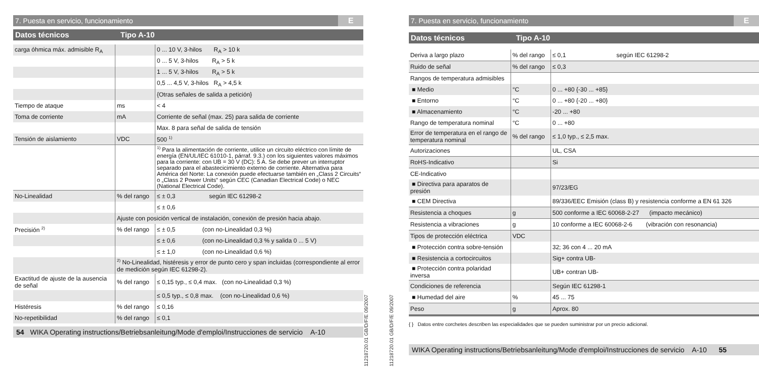7. Puesta en servicio, funcionamiento E
Datos técnicos Tipo A-10
| carga óhmica máx. admisible R<sub>A</sub> | | 0 ... 10 V, 3-hilos R<sub>A</sub> > 10 k |
| | | 0 ... 5 V, 3-hilos R<sub>A</sub> > 5 k |
| | | 1 ... 5 V, 3-hilos R<sub>A</sub> > 5 k |
| | | 0,5 ... 4,5 V, 3-hilos R<sub>A</sub> > 4,5 k |
| | | {Otras señales de salida a petición} |
| Tiempo de ataque | ms | < 4 |
| Toma de corriente | mA | Corriente de señal (max. 25) para salida de corriente |
| | | Max. 8 para señal de salida de tensión |
| Tensión de aislamiento | VDC | 500 <sup>1)</sup> |
| | | <sup>1)</sup> Para la alimentación de corriente, utilice un circuito eléctrico con límite de energía (EN/UL/IEC 61010-1, párraf. 9.3.) con los siguientes valores máximos para la corriente: con UB = 30 V (DC): 5 A. Se debe prever un interruptor separado para el abastecicimiento externo de corriente. Alternativa para América del Norte: La conexión puede efectuarse también en „Class 2 Circuits“ o „Class 2 Power Units“ según CEC (Canadian Electrical Code) o NEC (National Electrical Code). |
| No-Linealidad | % del rango | ≤ ± 0,3 según IEC 61298-2 |
| | | ≤ ± 0,6 |
| | Ajuste con posición vertical de instalación, conexión de presión hacia abajo. | |
| Precisión <sup>2)</sup> | % del rango | ≤ ± 0,5 (con no-Linealidad 0,3 %) |
| | | ≤ ± 0,6 (con no-Linealidad 0,3 % y salida 0 ... 5 V) |
| | | ≤ ± 1,0 (con no-Linealidad 0,6 %) |
| | <sup>2)</sup> No-Linealidad, histéresis y error de punto cero y span incluidas (correspondiente al error de medición según IEC 61298-2). | |
| Exactitud de ajuste de la ausencia de señal | % del rango | ≤ 0,15 typ., ≤ 0,4 max. (con no-Linealidad 0,3 %) |
| | | ≤ 0,5 typ., ≤ 0,8 max. (con no-Linealidad 0,6 %) |
| Histéresis | % del rango | ≤ 0,16 |
| No-repetibilidad | % del rango | ≤ 0,1 |
54 WIKA Operating instructions/Betriebsanleitung/Mode d'emploi/Instrucciones de servicio A-10
11218720.01 GB/D/F/E 09/2007
11218720.01 GB/D/F/E 09/2007
7. Puesta en servicio, funcionamiento E
Datos técnicos Tipo A-10
| Deriva a largo plazo | % del rango | ≤ 0,1 según IEC 61298-2 |
| Ruido de señal | % del rango | ≤ 0,3 |
| Rangos de temperatura admisibles | | |
| ■ Medio | °C | 0 ... +80 {-30 ... +85} |
| ■ Entorno | °C | 0 ... +80 {-20 ... +80} |
| ■ Almacenamiento | °C | -20 ... +80 |
| Rango de temperatura nominal | °C | 0 ... +80 |
| Error de temperatura en el rango de temperatura nominal | % del rango | ≤ 1,0 typ., ≤ 2,5 max. |
| Autorizaciones | | UL, CSA |
| RoHS-Indicativo | | Si |
| CE-Indicativo | | |
| ■ Directiva para aparatos de presión | | 97/23/EG |
| ■ CEM Directiva | | 89/336/EEC Emisión (class B) y resistencia conforme a EN 61 326 |
| Resistencia a choques | g | 500 conforme a IEC 60068-2-27 (impacto mecánico) |
| Resistencia a vibraciones | g | 10 conforme a IEC 60068-2-6 (vibración con resonancia) |
| Tipos de protección eléctrica | VDC | |
| ■ Protección contra sobre-tensión | | 32; 36 con 4 ... 20 mA |
| ■ Resistencia a cortocircuitos | | Sig+ contra UB- |
| ■ Protección contra polaridad inversa | | UB+ contran UB- |
| Condiciones de referencia | | Según IEC 61298-1 |
| ■ Humedad del aire | % | 45 ... 75 |
| Peso | g | Aprox. 80 |
{ } Datos entre corchetes describen las especialidades que se pueden suministrar por un precio adicional.
WIKA Operating instructions/Betriebsanleitung/Mode d'emploi/Instrucciones de servicio A-10 55